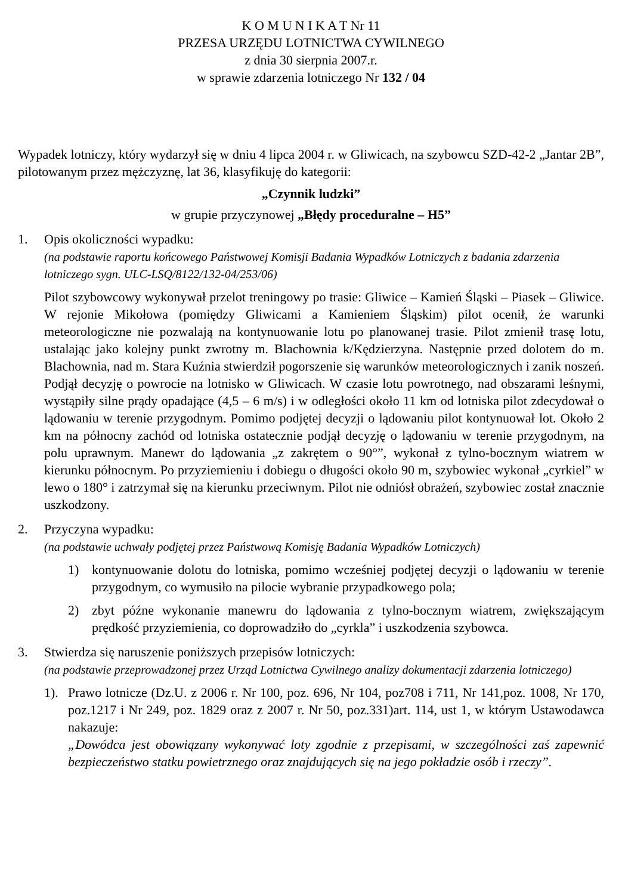K O M U N I K A T Nr 11
PRZESA URZĘDU LOTNICTWA CYWILNEGO
z dnia 30 sierpnia 2007.r.
w sprawie zdarzenia lotniczego Nr 132 / 04
Wypadek lotniczy, który wydarzył się w dniu 4 lipca 2004 r. w Gliwicach, na szybowcu SZD-42-2 „Jantar 2B”, pilotowanym przez mężczyznę, lat 36, klasyfikuję do kategorii:
„Czynnik ludzki”
w grupie przyczynowej „Błędy proceduralne – H5”
1. Opis okoliczności wypadku:
(na podstawie raportu końcowego Państwowej Komisji Badania Wypadków Lotniczych z badania zdarzenia lotniczego sygn. ULC-LSQ/8122/132-04/253/06)
Pilot szybowcowy wykonywał przelot treningowy po trasie: Gliwice – Kamień Śląski – Piasek – Gliwice. W rejonie Mikołowa (pomiędzy Gliwicami a Kamieniem Śląskim) pilot ocenił, że warunki meteorologiczne nie pozwalają na kontynuowanie lotu po planowanej trasie. Pilot zmienił trasę lotu, ustalając jako kolejny punkt zwrotny m. Blachownia k/Kędzierzyna. Następnie przed dolotem do m. Blachownia, nad m. Stara Kuźnia stwierdził pogorszenie się warunków meteorologicznych i zanik noszeń. Podjął decyzję o powrocie na lotnisko w Gliwicach. W czasie lotu powrotnego, nad obszarami leśnymi, wystąpiły silne prądy opadające (4,5 – 6 m/s) i w odległości około 11 km od lotniska pilot zdecydował o lądowaniu w terenie przygodnym. Pomimo podjętej decyzji o lądowaniu pilot kontynuował lot. Około 2 km na północny zachód od lotniska ostatecznie podjął decyzję o lądowaniu w terenie przygodnym, na polu uprawnym. Manewr do lądowania „z zakrętem o 90°”, wykonał z tylno-bocznym wiatrem w kierunku północnym. Po przyziemieniu i dobiegu o długości około 90 m, szybowiec wykonał „cyrkiel” w lewo o 180° i zatrzymał się na kierunku przeciwnym. Pilot nie odniósł obrażeń, szybowiec został znacznie uszkodzony.
2. Przyczyna wypadku:
(na podstawie uchwały podjętej przez Państwową Komisję Badania Wypadków Lotniczych)
1) kontynuowanie dolotu do lotniska, pomimo wcześniej podjętej decyzji o lądowaniu w terenie przygodnym, co wymusiło na pilocie wybranie przypadkowego pola;
2) zbyt późne wykonanie manewru do lądowania z tylno-bocznym wiatrem, zwiększającym prędkość przyziemienia, co doprowadziło do „cyrkla” i uszkodzenia szybowca.
3. Stwierdza się naruszenie poniższych przepisów lotniczych:
(na podstawie przeprowadzonej przez Urząd Lotnictwa Cywilnego analizy dokumentacji zdarzenia lotniczego)
1). Prawo lotnicze (Dz.U. z 2006 r. Nr 100, poz. 696, Nr 104, poz708 i 711, Nr 141,poz. 1008, Nr 170, poz.1217 i Nr 249, poz. 1829 oraz z 2007 r. Nr 50, poz.331)art. 114, ust 1, w którym Ustawodawca nakazuje:
„Dowódca jest obowiązany wykonywać loty zgodnie z przepisami, w szczególności zaś zapewnić bezpieczeństwo statku powietrznego oraz znajdujących się na jego pokładzie osób i rzeczy”.